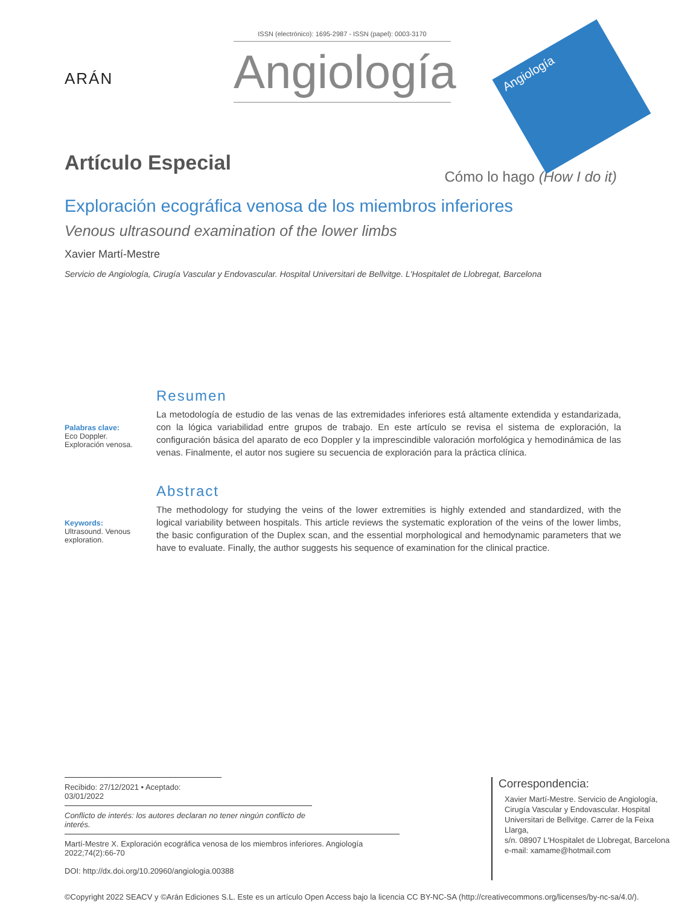ARÁN
ISSN (electrónico): 1695-2987 - ISSN (papel): 0003-3170
Angiología
Angiología
Artículo Especial
Cómo lo hago (How I do it)
Exploración ecográfica venosa de los miembros inferiores
Venous ultrasound examination of the lower limbs
Xavier Martí-Mestre
Servicio de Angiología, Cirugía Vascular y Endovascular. Hospital Universitari de Bellvitge. L'Hospitalet de Llobregat, Barcelona
Palabras clave:
Eco Doppler.
Exploración venosa.
Resumen
La metodología de estudio de las venas de las extremidades inferiores está altamente extendida y estandarizada, con la lógica variabilidad entre grupos de trabajo. En este artículo se revisa el sistema de exploración, la configuración básica del aparato de eco Doppler y la imprescindible valoración morfológica y hemodinámica de las venas. Finalmente, el autor nos sugiere su secuencia de exploración para la práctica clínica.
Keywords:
Ultrasound. Venous exploration.
Abstract
The methodology for studying the veins of the lower extremities is highly extended and standardized, with the logical variability between hospitals. This article reviews the systematic exploration of the veins of the lower limbs, the basic configuration of the Duplex scan, and the essential morphological and hemodynamic parameters that we have to evaluate. Finally, the author suggests his sequence of examination for the clinical practice.
Recibido: 27/12/2021 • Aceptado: 03/01/2022
Conflicto de interés: los autores declaran no tener ningún conflicto de interés.
Martí-Mestre X. Exploración ecográfica venosa de los miembros inferiores. Angiología 2022;74(2):66-70
DOI: http://dx.doi.org/10.20960/angiologia.00388
Correspondencia:
Xavier Martí-Mestre. Servicio de Angiología,
Cirugía Vascular y Endovascular. Hospital
Universitari de Bellvitge. Carrer de la Feixa Llarga,
s/n. 08907 L'Hospitalet de Llobregat, Barcelona
e-mail: xamame@hotmail.com
©Copyright 2022 SEACV y ©Arán Ediciones S.L. Este es un artículo Open Access bajo la licencia CC BY-NC-SA (http://creativecommons.org/licenses/by-nc-sa/4.0/).